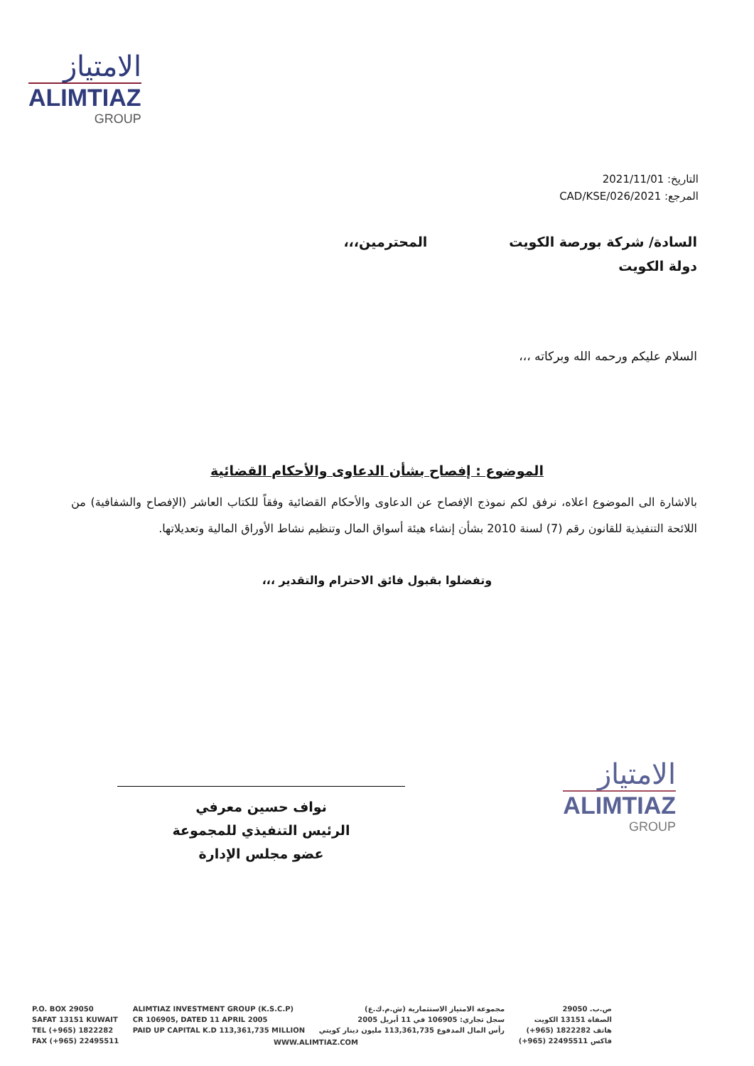الامتياز
ALIMTIAZ
GROUP
التاريخ: 2021/11/01
المرجع: 2021/CAD/KSE/026
السادة/ شركة بورصة الكويت
دولة الكويت
المحترمين،،،
السلام عليكم ورحمه الله وبركاته ،،،
الموضوع : إفصاح بشأن الدعاوى والأحكام القضائية
بالاشارة الى الموضوع اعلاه، نرفق لكم نموذج الإفصاح عن الدعاوى والأحكام القضائية وفقاً للكتاب العاشر (الإفصاح والشفافية) من اللائحة التنفيذية للقانون رقم (7) لسنة 2010 بشأن إنشاء هيئة أسواق المال وتنظيم نشاط الأوراق المالية وتعديلاتها.
وتفضلوا بقبول فائق الاحترام والتقدير ،،،
نواف حسين معرفي
الرئيس التنفيذي للمجموعة
عضو مجلس الإدارة
الامتياز
ALIMTIAZ
GROUP
P.O. BOX 29050
SAFAT 13151 KUWAIT
TEL (+965) 1822282
FAX (+965) 22495511
ALIMTIAZ INVESTMENT GROUP (K.S.C.P)
CR 106905, DATED 11 APRIL 2005
PAID UP CAPITAL K.D 113,361,735 MILLION
مجموعة الامتياز الاستثمارية (ش.م.ك.ع)
سجل تجاري: 106905 في 11 أبريل 2005
رأس المال المدفوع 113,361,735 مليون دينار كويتي
ص.ب. 29050
الصفاة 13151 الكويت
هاتف 1822282 (965+)
فاكس 22495511 (965+)
WWW.ALIMTIAZ.COM